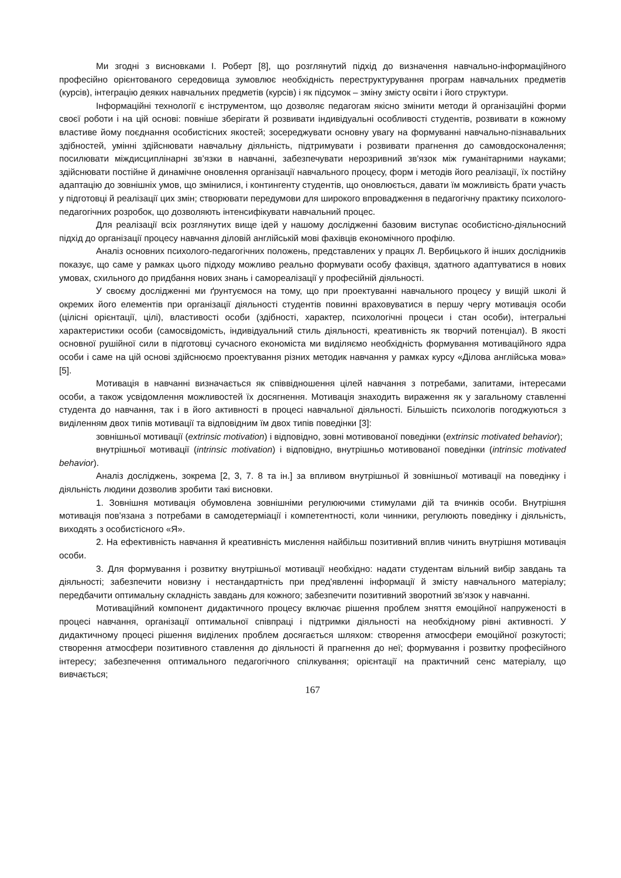Ми згодні з висновками І. Роберт [8], що розглянутий підхід до визначення навчально-інформаційного професійно орієнтованого середовища зумовлює необхідність переструктурування програм навчальних предметів (курсів), інтеграцію деяких навчальних предметів (курсів) і як підсумок – зміну змісту освіти і його структури.
Інформаційні технології є інструментом, що дозволяє педагогам якісно змінити методи й організаційні форми своєї роботи і на цій основі: повніше зберігати й розвивати індивідуальні особливості студентів, розвивати в кожному властиве йому поєднання особистісних якостей; зосереджувати основну увагу на формуванні навчально-пізнавальних здібностей, умінні здійснювати навчальну діяльність, підтримувати і розвивати прагнення до самовдосконалення; посилювати міждисциплінарні зв'язки в навчанні, забезпечувати нерозривний зв'язок між гуманітарними науками; здійснювати постійне й динамічне оновлення організації навчального процесу, форм і методів його реалізації, їх постійну адаптацію до зовнішніх умов, що змінилися, і контингенту студентів, що оновлюється, давати їм можливість брати участь у підготовці й реалізації цих змін; створювати передумови для широкого впровадження в педагогічну практику психолого-педагогічних розробок, що дозволяють інтенсифікувати навчальний процес.
Для реалізації всіх розглянутих вище ідей у нашому дослідженні базовим виступає особистісно-діяльносний підхід до організації процесу навчання діловій англійській мові фахівців економічного профілю.
Аналіз основних психолого-педагогічних положень, представлених у працях Л. Вербицького й інших дослідників показує, що саме у рамках цього підходу можливо реально формувати особу фахівця, здатного адаптуватися в нових умовах, схильного до придбання нових знань і самореалізації у професійній діяльності.
У своєму дослідженні ми ґрунтуємося на тому, що при проектуванні навчального процесу у вищій школі й окремих його елементів при організації діяльності студентів повинні враховуватися в першу чергу мотивація особи (цілісні орієнтації, цілі), властивості особи (здібності, характер, психологічні процеси і стан особи), інтегральні характеристики особи (самосвідомість, індивідуальний стиль діяльності, креативність як творчий потенціал). В якості основної рушійної сили в підготовці сучасного економіста ми виділяємо необхідність формування мотиваційного ядра особи і саме на цій основі здійснюємо проектування різних методик навчання у рамках курсу «Ділова англійська мова» [5].
Мотивація в навчанні визначається як співвідношення цілей навчання з потребами, запитами, інтересами особи, а також усвідомлення можливостей їх досягнення. Мотивація знаходить вираження як у загальному ставленні студента до навчання, так і в його активності в процесі навчальної діяльності. Більшість психологів погоджуються з виділенням двох типів мотивації та відповідним їм двох типів поведінки [3]:
зовнішньої мотивації (extrinsic motivation) і відповідно, зовні мотивованої поведінки (extrinsic motivated behavior);
внутрішньої мотивації (intrinsic motivation) і відповідно, внутрішньо мотивованої поведінки (intrinsic motivated behavior).
Аналіз досліджень, зокрема [2, 3, 7. 8 та ін.] за впливом внутрішньої й зовнішньої мотивації на поведінку і діяльність людини дозволив зробити такі висновки.
1. Зовнішня мотивація обумовлена зовнішніми регулюючими стимулами дій та вчинків особи. Внутрішня мотивація пов'язана з потребами в самодетерміації і компетентності, коли чинники, регулюють поведінку і діяльність, виходять з особистісного «Я».
2. На ефективність навчання й креативність мислення найбільш позитивний вплив чинить внутрішня мотивація особи.
3. Для формування і розвитку внутрішньої мотивації необхідно: надати студентам вільний вибір завдань та діяльності; забезпечити новизну і нестандартність при пред'явленні інформації й змісту навчального матеріалу; передбачити оптимальну складність завдань для кожного; забезпечити позитивний зворотний зв'язок у навчанні.
Мотиваційний компонент дидактичного процесу включає рішення проблем зняття емоційної напруженості в процесі навчання, організації оптимальної співпраці і підтримки діяльності на необхідному рівні активності. У дидактичному процесі рішення виділених проблем досягається шляхом: створення атмосфери емоційної розкутості; створення атмосфери позитивного ставлення до діяльності й прагнення до неї; формування і розвитку професійного інтересу; забезпечення оптимального педагогічного спілкування; орієнтації на практичний сенс матеріалу, що вивчається;
167